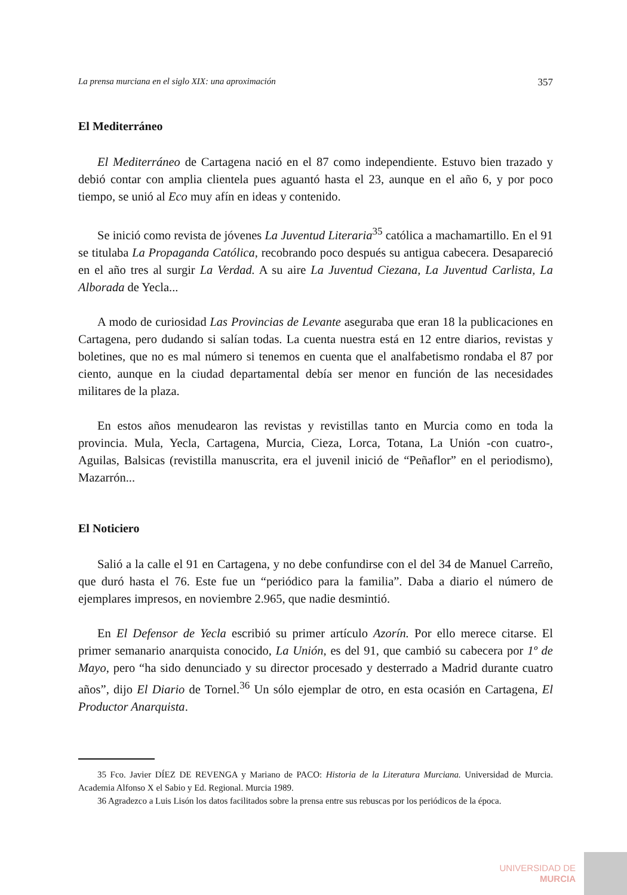La prensa murciana en el siglo XIX: una aproximación 357
El Mediterráneo
El Mediterráneo de Cartagena nació en el 87 como independiente. Estuvo bien trazado y debió contar con amplia clientela pues aguantó hasta el 23, aunque en el año 6, y por poco tiempo, se unió al Eco muy afín en ideas y contenido.
Se inició como revista de jóvenes La Juventud Literaria<sup>35</sup> católica a machamartillo. En el 91 se titulaba La Propaganda Católica, recobrando poco después su antigua cabecera. Desapareció en el año tres al surgir La Verdad. A su aire La Juventud Ciezana, La Juventud Carlista, La Alborada de Yecla...
A modo de curiosidad Las Provincias de Levante aseguraba que eran 18 la publicaciones en Cartagena, pero dudando si salían todas. La cuenta nuestra está en 12 entre diarios, revistas y boletines, que no es mal número si tenemos en cuenta que el analfabetismo rondaba el 87 por ciento, aunque en la ciudad departamental debía ser menor en función de las necesidades militares de la plaza.
En estos años menudearon las revistas y revistillas tanto en Murcia como en toda la provincia. Mula, Yecla, Cartagena, Murcia, Cieza, Lorca, Totana, La Unión -con cuatro-, Aguilas, Balsicas (revistilla manuscrita, era el juvenil inició de “Peñaflor” en el periodismo), Mazarrón...
El Noticiero
Salió a la calle el 91 en Cartagena, y no debe confundirse con el del 34 de Manuel Carreño, que duró hasta el 76. Este fue un “periódico para la familia”. Daba a diario el número de ejemplares impresos, en noviembre 2.965, que nadie desmintió.
En El Defensor de Yecla escribió su primer artículo Azorín. Por ello merece citarse. El primer semanario anarquista conocido, La Unión, es del 91, que cambió su cabecera por 1º de Mayo, pero “ha sido denunciado y su director procesado y desterrado a Madrid durante cuatro años”, dijo El Diario de Tornel.<sup>36</sup> Un sólo ejemplar de otro, en esta ocasión en Cartagena, El Productor Anarquista.
35 Fco. Javier DÍEZ DE REVENGA y Mariano de PACO: Historia de la Literatura Murciana. Universidad de Murcia. Academia Alfonso X el Sabio y Ed. Regional. Murcia 1989.
36 Agradezco a Luis Lisón los datos facilitados sobre la prensa entre sus rebuscas por los periódicos de la época.
UNIVERSIDAD DE
MURCIA